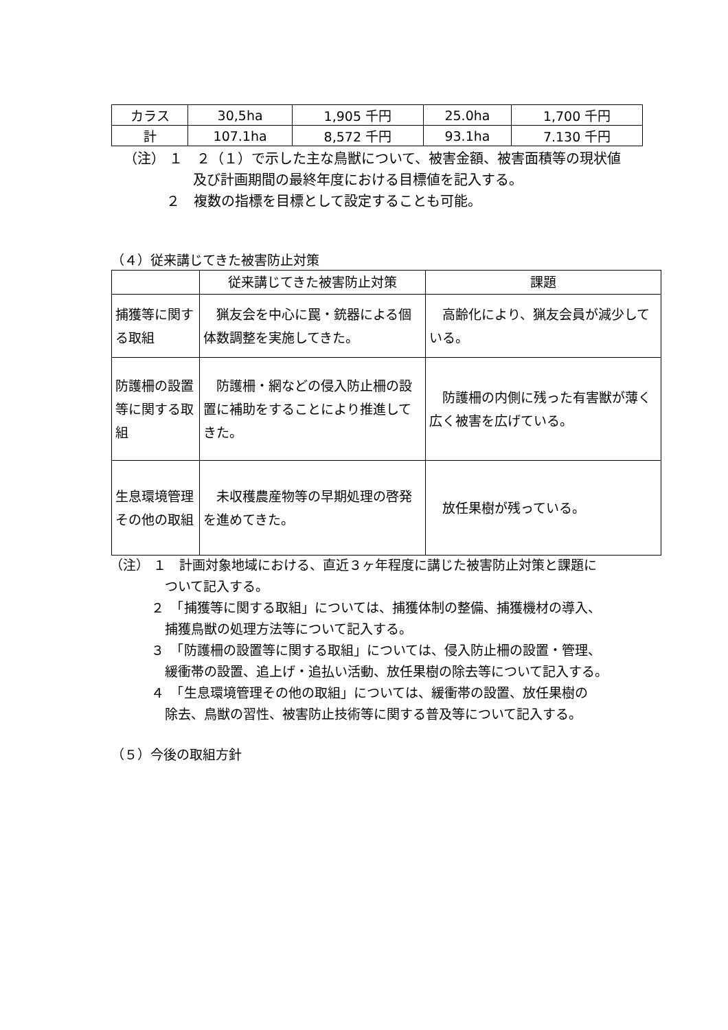| カラス | 30,5ha | 1,905 千円 | 25.0ha | 1,700 千円 |
| 計 | 107.1ha | 8,572 千円 | 93.1ha | 7.130 千円 |
（注） １　２（１）で示した主な鳥獣について、被害金額、被害面積等の現状値
及び計画期間の最終年度における目標値を記入する。
２　複数の指標を目標として設定することも可能。
（４）従来講じてきた被害防止対策
| | 従来講じてきた被害防止対策 | 課題 |
| --- | --- | --- |
| 捕獲等に関する取組 | 猟友会を中心に罠・銃器による個体数調整を実施してきた。 | 高齢化により、猟友会員が減少している。 |
| 防護柵の設置等に関する取組 | 防護柵・網などの侵入防止柵の設置に補助をすることにより推進してきた。 | 防護柵の内側に残った有害獣が薄く広く被害を広げている。 |
| 生息環境管理その他の取組 | 未収穫農産物等の早期処理の啓発を進めてきた。 | 放任果樹が残っている。 |
（注） １　計画対象地域における、直近３ヶ年程度に講じた被害防止対策と課題に
ついて記入する。
２　「捕獲等に関する取組」については、捕獲体制の整備、捕獲機材の導入、
捕獲鳥獣の処理方法等について記入する。
３　「防護柵の設置等に関する取組」については、侵入防止柵の設置・管理、
緩衝帯の設置、追上げ・追払い活動、放任果樹の除去等について記入する。
４　「生息環境管理その他の取組」については、緩衝帯の設置、放任果樹の
除去、鳥獣の習性、被害防止技術等に関する普及等について記入する。
（５）今後の取組方針